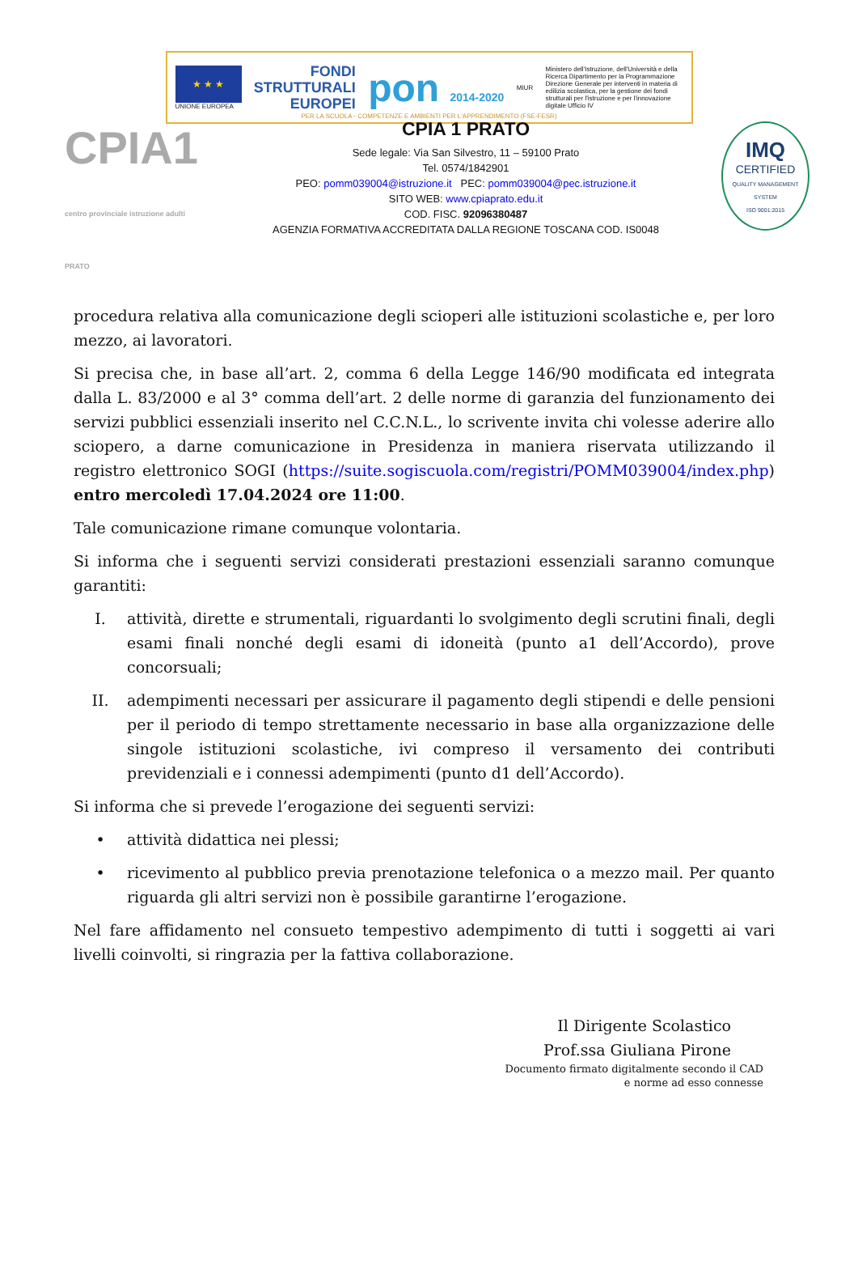★ ★ ★
UNIONE EUROPEA
FONDI
STRUTTURALI
EUROPEI
pon 2014-2020
MIUR
Ministero dell'Istruzione, dell'Università e della Ricerca Dipartimento per la Programmazione Direzione Generale per interventi in materia di edilizia scolastica, per la gestione dei fondi strutturali per l'istruzione e per l'innovazione digitale Ufficio IV
PER LA SCUOLA - COMPETENZE E AMBIENTI PER L'APPRENDIMENTO (FSE-FESR)
CPIA1 centro provinciale istruzione adulti PRATO
CPIA 1 PRATO
Sede legale: Via San Silvestro, 11 – 59100 Prato
Tel. 0574/1842901
PEO: pomm039004@istruzione.it PEC: pomm039004@pec.istruzione.it
SITO WEB: www.cpiaprato.edu.it
COD. FISC. 92096380487
AGENZIA FORMATIVA ACCREDITATA DALLA REGIONE TOSCANA COD. IS0048
IMQ
CERTIFIED
QUALITY MANAGEMENT SYSTEM
ISO 9001:2015
procedura relativa alla comunicazione degli scioperi alle istituzioni scolastiche e, per loro mezzo, ai lavoratori.
Si precisa che, in base all’art. 2, comma 6 della Legge 146/90 modificata ed integrata dalla L. 83/2000 e al 3° comma dell’art. 2 delle norme di garanzia del funzionamento dei servizi pubblici essenziali inserito nel C.C.N.L., lo scrivente invita chi volesse aderire allo sciopero, a darne comunicazione in Presidenza in maniera riservata utilizzando il registro elettronico SOGI (https://suite.sogiscuola.com/registri/POMM039004/index.php) entro mercoledì 17.04.2024 ore 11:00.
Tale comunicazione rimane comunque volontaria.
Si informa che i seguenti servizi considerati prestazioni essenziali saranno comunque garantiti:
I. attività, dirette e strumentali, riguardanti lo svolgimento degli scrutini finali, degli esami finali nonché degli esami di idoneità (punto a1 dell’Accordo), prove concorsuali;
II. adempimenti necessari per assicurare il pagamento degli stipendi e delle pensioni per il periodo di tempo strettamente necessario in base alla organizzazione delle singole istituzioni scolastiche, ivi compreso il versamento dei contributi previdenziali e i connessi adempimenti (punto d1 dell’Accordo).
Si informa che si prevede l’erogazione dei seguenti servizi:
• attività didattica nei plessi;
• ricevimento al pubblico previa prenotazione telefonica o a mezzo mail. Per quanto riguarda gli altri servizi non è possibile garantirne l’erogazione.
Nel fare affidamento nel consueto tempestivo adempimento di tutti i soggetti ai vari livelli coinvolti, si ringrazia per la fattiva collaborazione.
Il Dirigente Scolastico
Prof.ssa Giuliana Pirone
Documento firmato digitalmente secondo il CAD
e norme ad esso connesse